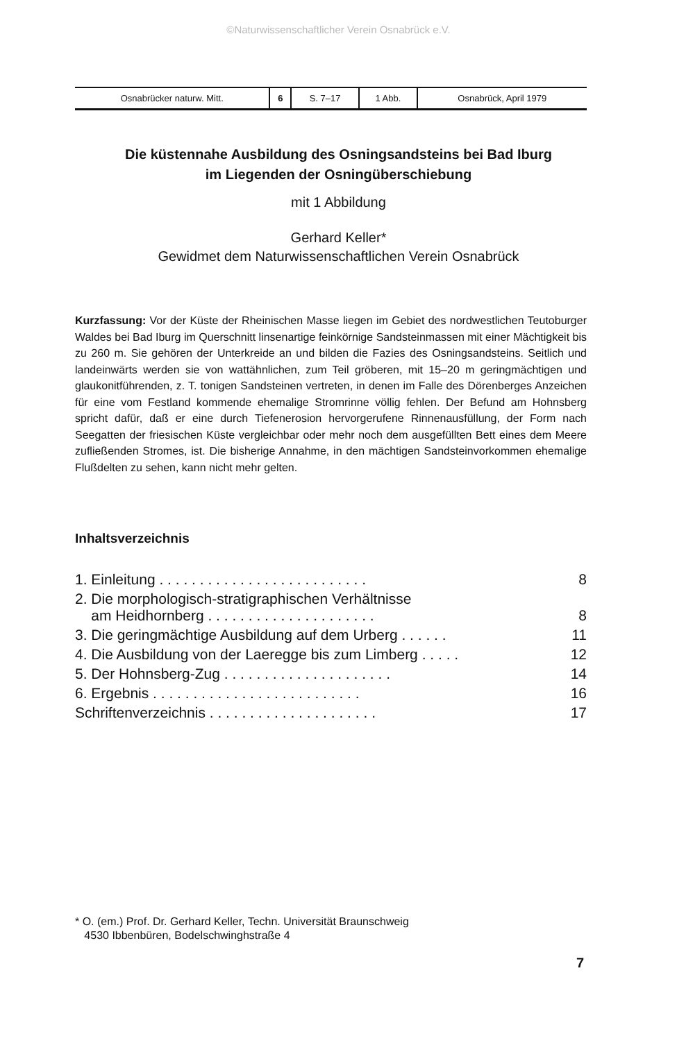©Naturwissenschaftlicher Verein Osnabrück e.V.
| Osnabrücker naturw. Mitt. | 6 | S. 7–17 | 1 Abb. | Osnabrück, April 1979 |
Die küstennahe Ausbildung des Osningsandsteins bei Bad Iburg
im Liegenden der Osningüberschiebung
mit 1 Abbildung
Gerhard Keller*
Gewidmet dem Naturwissenschaftlichen Verein Osnabrück
Kurzfassung: Vor der Küste der Rheinischen Masse liegen im Gebiet des nordwestlichen Teutoburger Waldes bei Bad Iburg im Querschnitt linsenartige feinkörnige Sandsteinmassen mit einer Mächtigkeit bis zu 260 m. Sie gehören der Unterkreide an und bilden die Fazies des Osningsandsteins. Seitlich und landeinwärts werden sie von wattähnlichen, zum Teil gröberen, mit 15–20 m geringmächtigen und glaukonitführenden, z. T. tonigen Sandsteinen vertreten, in denen im Falle des Dörenberges Anzeichen für eine vom Festland kommende ehemalige Stromrinne völlig fehlen. Der Befund am Hohnsberg spricht dafür, daß er eine durch Tiefenerosion hervorgerufene Rinnenausfüllung, der Form nach Seegatten der friesischen Küste vergleichbar oder mehr noch dem ausgefüllten Bett eines dem Meere zufließenden Stromes, ist. Die bisherige Annahme, in den mächtigen Sandsteinvorkommen ehemalige Flußdelten zu sehen, kann nicht mehr gelten.
Inhaltsverzeichnis
| 1. Einleitung . . . . . . . . . . . . . . . . . . . . . . . . . . | 8 |
| 2. Die morphologisch-stratigraphischen Verhältnisse am Heidhornberg . . . . . . . . . . . . . . . . . . . . . | 8 |
| 3. Die geringmächtige Ausbildung auf dem Urberg . . . . . . | 11 |
| 4. Die Ausbildung von der Laeregge bis zum Limberg . . . . . | 12 |
| 5. Der Hohnsberg-Zug . . . . . . . . . . . . . . . . . . . . . | 14 |
| 6. Ergebnis . . . . . . . . . . . . . . . . . . . . . . . . . . | 16 |
| Schriftenverzeichnis . . . . . . . . . . . . . . . . . . . . . | 17 |
* O. (em.) Prof. Dr. Gerhard Keller, Techn. Universität Braunschweig
4530 Ibbenbüren, Bodelschwinghstraße 4
7